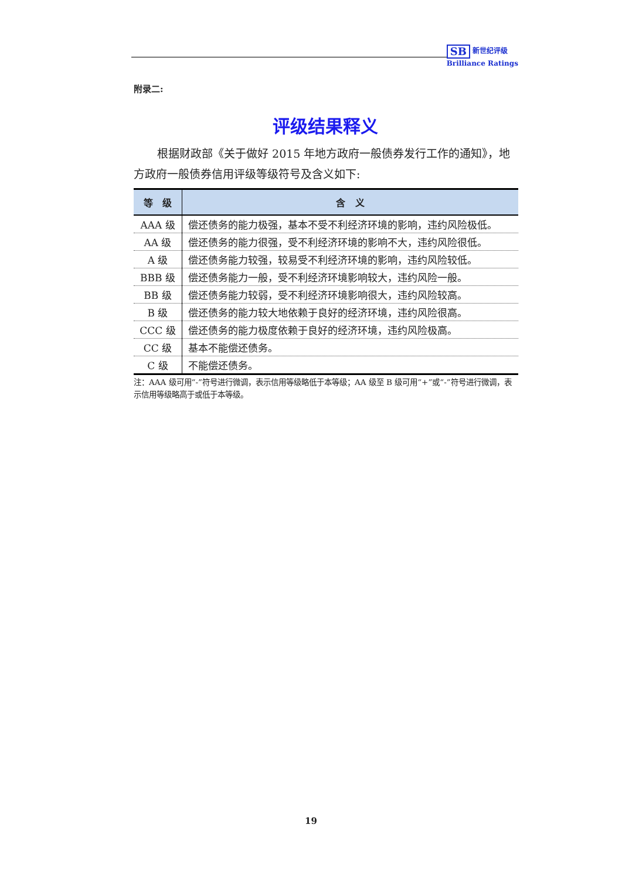SB 新世纪评级
Brilliance Ratings
附录二:
评级结果释义
根据财政部《关于做好 2015 年地方政府一般债券发行工作的通知》，地方政府一般债券信用评级等级符号及含义如下:
| 等 级 | 含 义 |
| --- | --- |
| AAA 级 | 偿还债务的能力极强，基本不受不利经济环境的影响，违约风险极低。 |
| AA 级 | 偿还债务的能力很强，受不利经济环境的影响不大，违约风险很低。 |
| A 级 | 偿还债务能力较强，较易受不利经济环境的影响，违约风险较低。 |
| BBB 级 | 偿还债务能力一般，受不利经济环境影响较大，违约风险一般。 |
| BB 级 | 偿还债务能力较弱，受不利经济环境影响很大，违约风险较高。 |
| B 级 | 偿还债务的能力较大地依赖于良好的经济环境，违约风险很高。 |
| CCC 级 | 偿还债务的能力极度依赖于良好的经济环境，违约风险极高。 |
| CC 级 | 基本不能偿还债务。 |
| C 级 | 不能偿还债务。 |
注：AAA 级可用“-”符号进行微调，表示信用等级略低于本等级；AA 级至 B 级可用“+”或“-”符号进行微调，表示信用等级略高于或低于本等级。
19